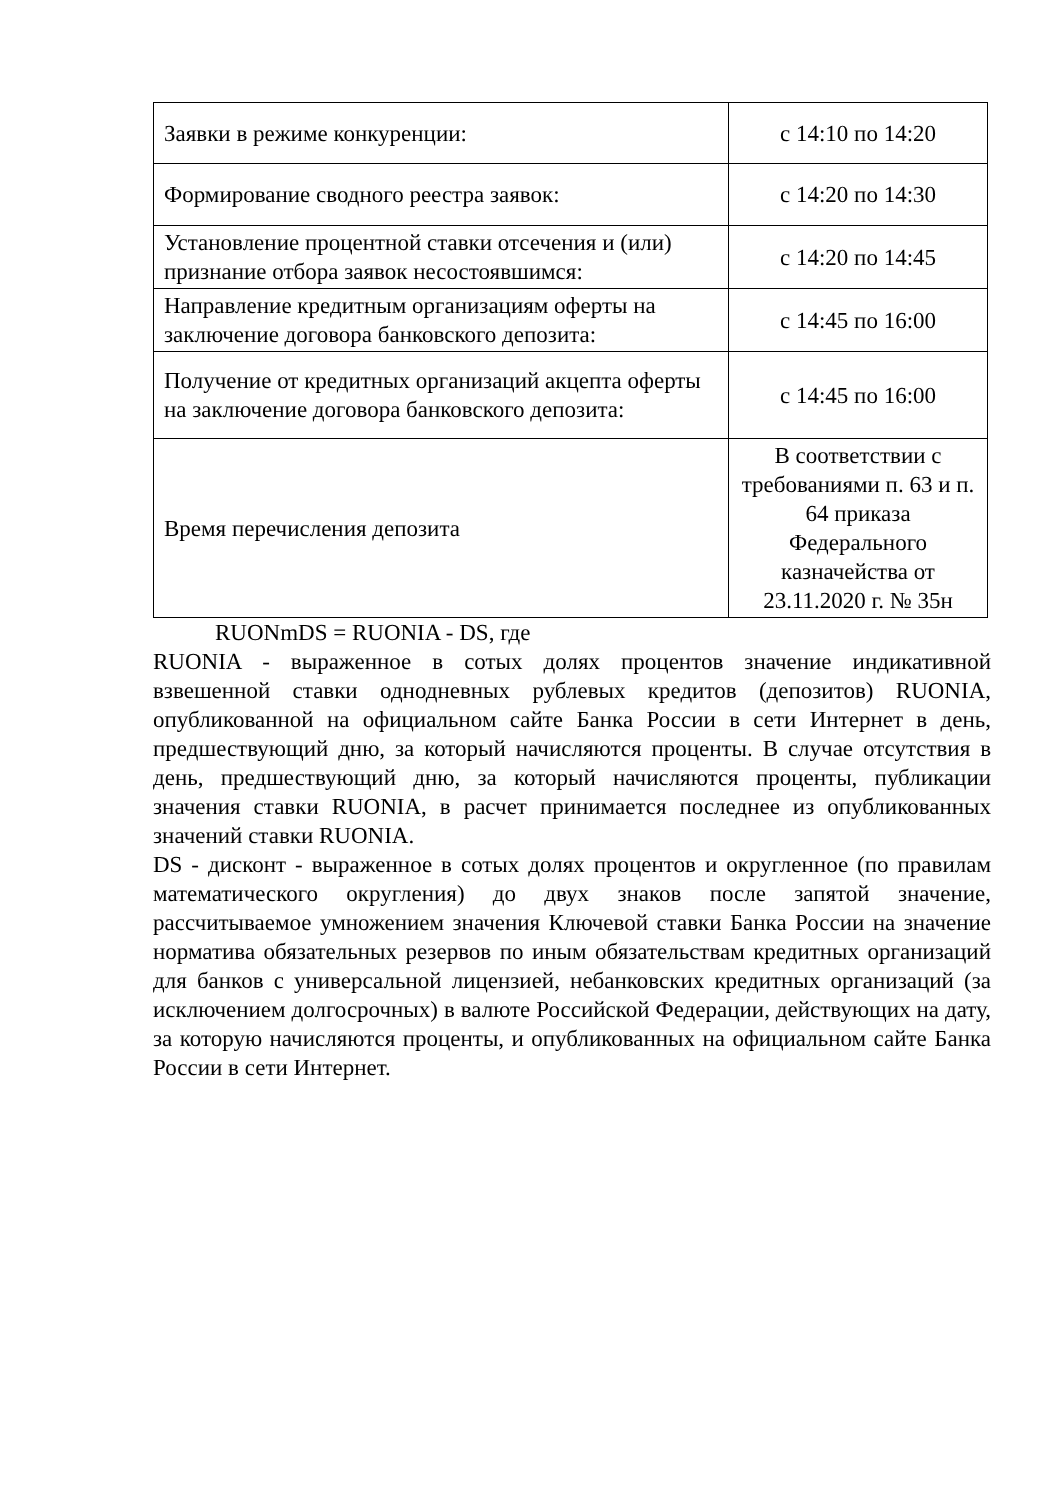| Заявки в режиме конкуренции: | с 14:10 по 14:20 |
| Формирование сводного реестра заявок: | с 14:20 по 14:30 |
| Установление процентной ставки отсечения и (или) признание отбора заявок несостоявшимся: | с 14:20 по 14:45 |
| Направление кредитным организациям оферты на заключение договора банковского депозита: | с 14:45 по 16:00 |
| Получение от кредитных организаций акцепта оферты на заключение договора банковского депозита: | с 14:45 по 16:00 |
| Время перечисления депозита | В соответствии с требованиями п. 63 и п. 64 приказа Федерального казначейства от 23.11.2020 г. № 35н |
RUONmDS = RUONIA - DS, где
RUONIA - выраженное в сотых долях процентов значение индикативной взвешенной ставки однодневных рублевых кредитов (депозитов) RUONIA, опубликованной на официальном сайте Банка России в сети Интернет в день, предшествующий дню, за который начисляются проценты. В случае отсутствия в день, предшествующий дню, за который начисляются проценты, публикации значения ставки RUONIA, в расчет принимается последнее из опубликованных значений ставки RUONIA.
DS - дисконт - выраженное в сотых долях процентов и округленное (по правилам математического округления) до двух знаков после запятой значение, рассчитываемое умножением значения Ключевой ставки Банка России на значение норматива обязательных резервов по иным обязательствам кредитных организаций для банков с универсальной лицензией, небанковских кредитных организаций (за исключением долгосрочных) в валюте Российской Федерации, действующих на дату, за которую начисляются проценты, и опубликованных на официальном сайте Банка России в сети Интернет.